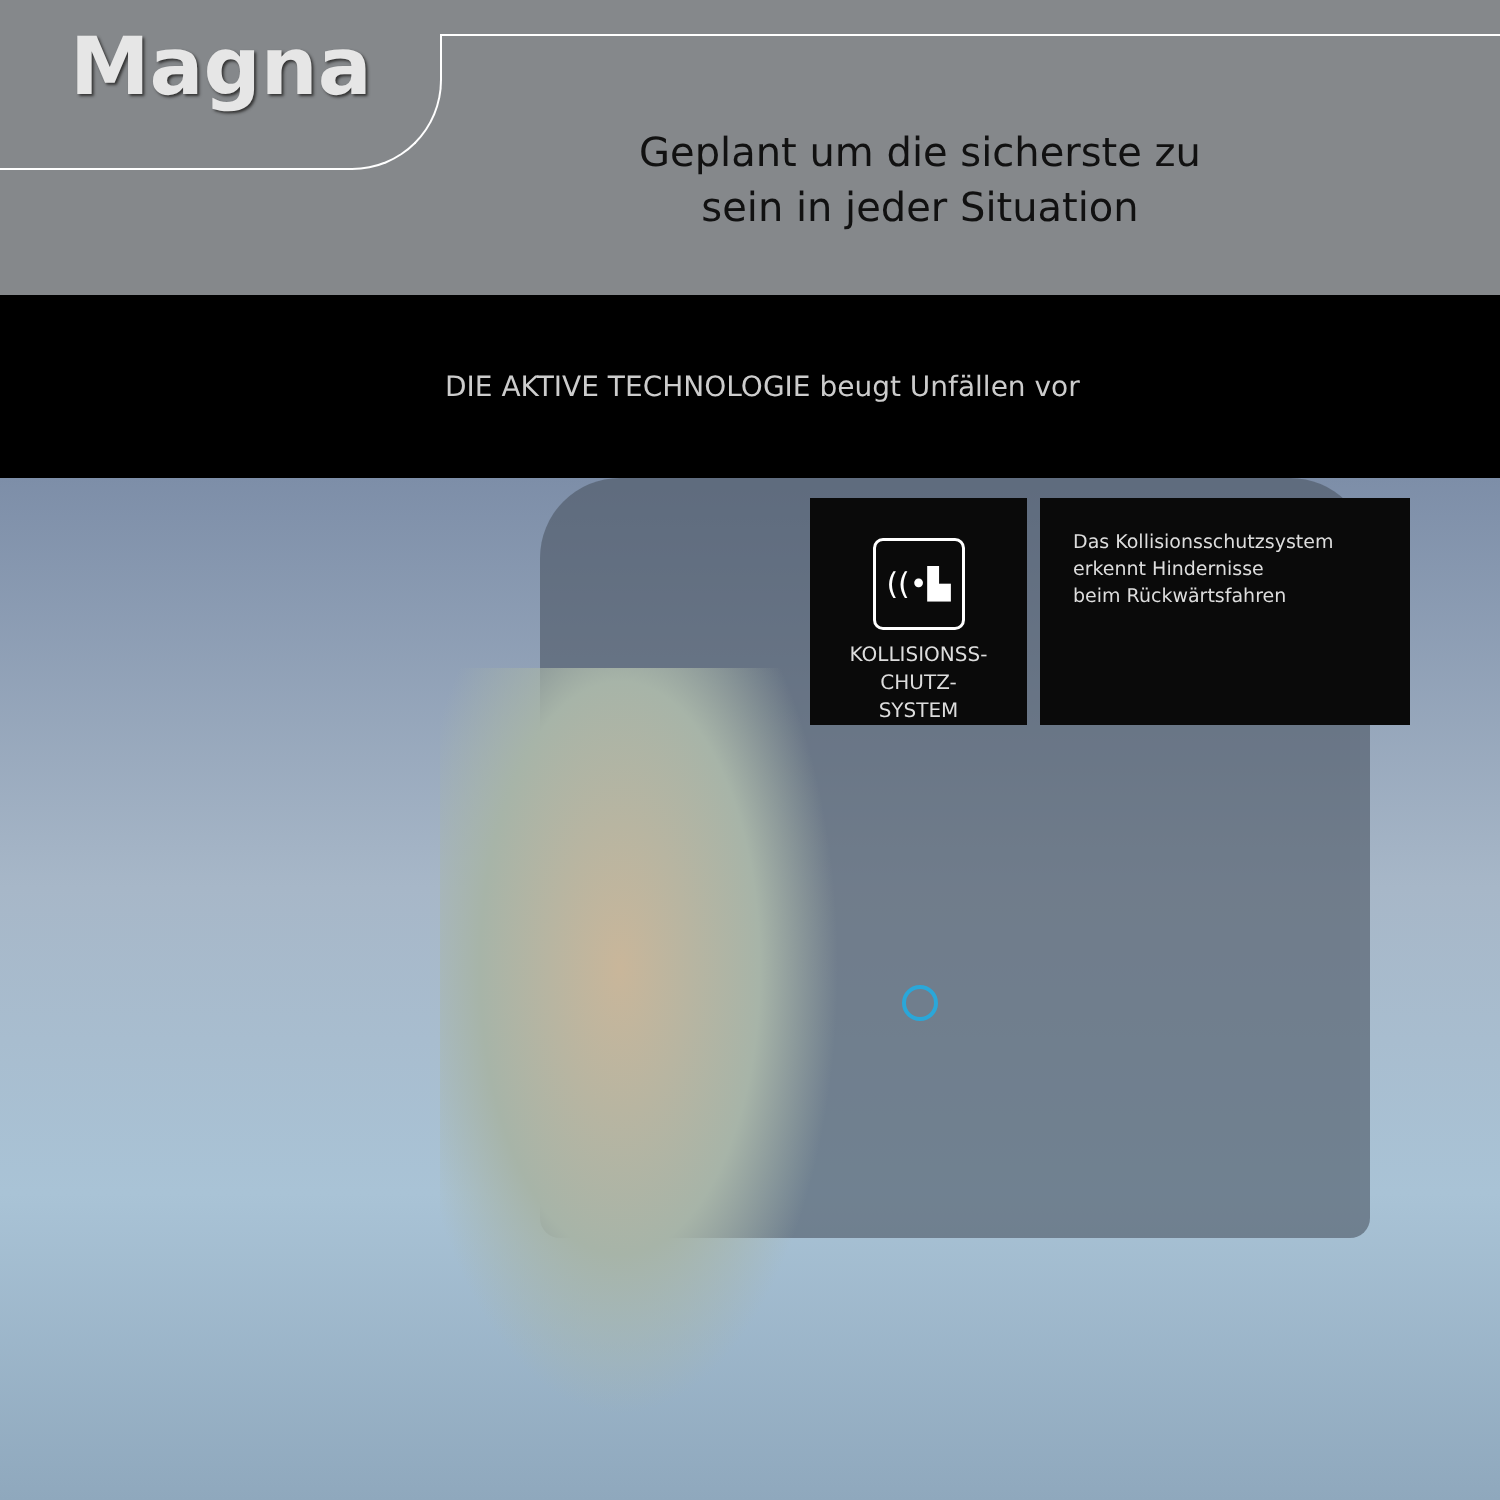Magna
Geplant um die sicherste zu sein in jeder Situation
DIE AKTIVE TECHNOLOGIE beugt Unfällen vor
((•▙
KOLLISIONSS-
CHUTZ-
SYSTEM
Das Kollisionsschutzsystem
erkennt Hindernisse
beim Rückwärtsfahren